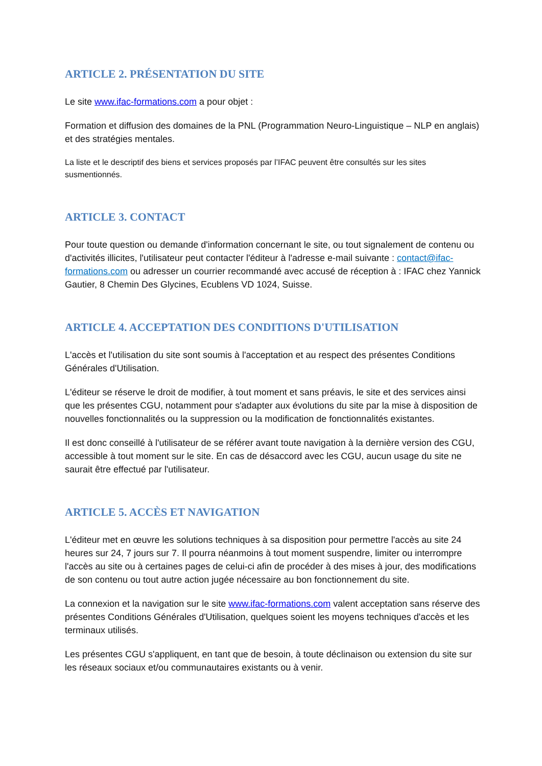ARTICLE 2. PRÉSENTATION DU SITE
Le site www.ifac-formations.com a pour objet :
Formation et diffusion des domaines de la PNL (Programmation Neuro-Linguistique – NLP en anglais) et des stratégies mentales.
La liste et le descriptif des biens et services proposés par l’IFAC peuvent être consultés sur les sites susmentionnés.
ARTICLE 3. CONTACT
Pour toute question ou demande d'information concernant le site, ou tout signalement de contenu ou d'activités illicites, l'utilisateur peut contacter l'éditeur à l'adresse e-mail suivante : contact@ifac-formations.com ou adresser un courrier recommandé avec accusé de réception à : IFAC chez Yannick Gautier, 8 Chemin Des Glycines, Ecublens VD 1024, Suisse.
ARTICLE 4. ACCEPTATION DES CONDITIONS D'UTILISATION
L'accès et l'utilisation du site sont soumis à l'acceptation et au respect des présentes Conditions Générales d'Utilisation.
L'éditeur se réserve le droit de modifier, à tout moment et sans préavis, le site et des services ainsi que les présentes CGU, notamment pour s'adapter aux évolutions du site par la mise à disposition de nouvelles fonctionnalités ou la suppression ou la modification de fonctionnalités existantes.
Il est donc conseillé à l'utilisateur de se référer avant toute navigation à la dernière version des CGU, accessible à tout moment sur le site. En cas de désaccord avec les CGU, aucun usage du site ne saurait être effectué par l'utilisateur.
ARTICLE 5. ACCÈS ET NAVIGATION
L'éditeur met en œuvre les solutions techniques à sa disposition pour permettre l'accès au site 24 heures sur 24, 7 jours sur 7. Il pourra néanmoins à tout moment suspendre, limiter ou interrompre l'accès au site ou à certaines pages de celui-ci afin de procéder à des mises à jour, des modifications de son contenu ou tout autre action jugée nécessaire au bon fonctionnement du site.
La connexion et la navigation sur le site www.ifac-formations.com valent acceptation sans réserve des présentes Conditions Générales d'Utilisation, quelques soient les moyens techniques d'accès et les terminaux utilisés.
Les présentes CGU s'appliquent, en tant que de besoin, à toute déclinaison ou extension du site sur les réseaux sociaux et/ou communautaires existants ou à venir.